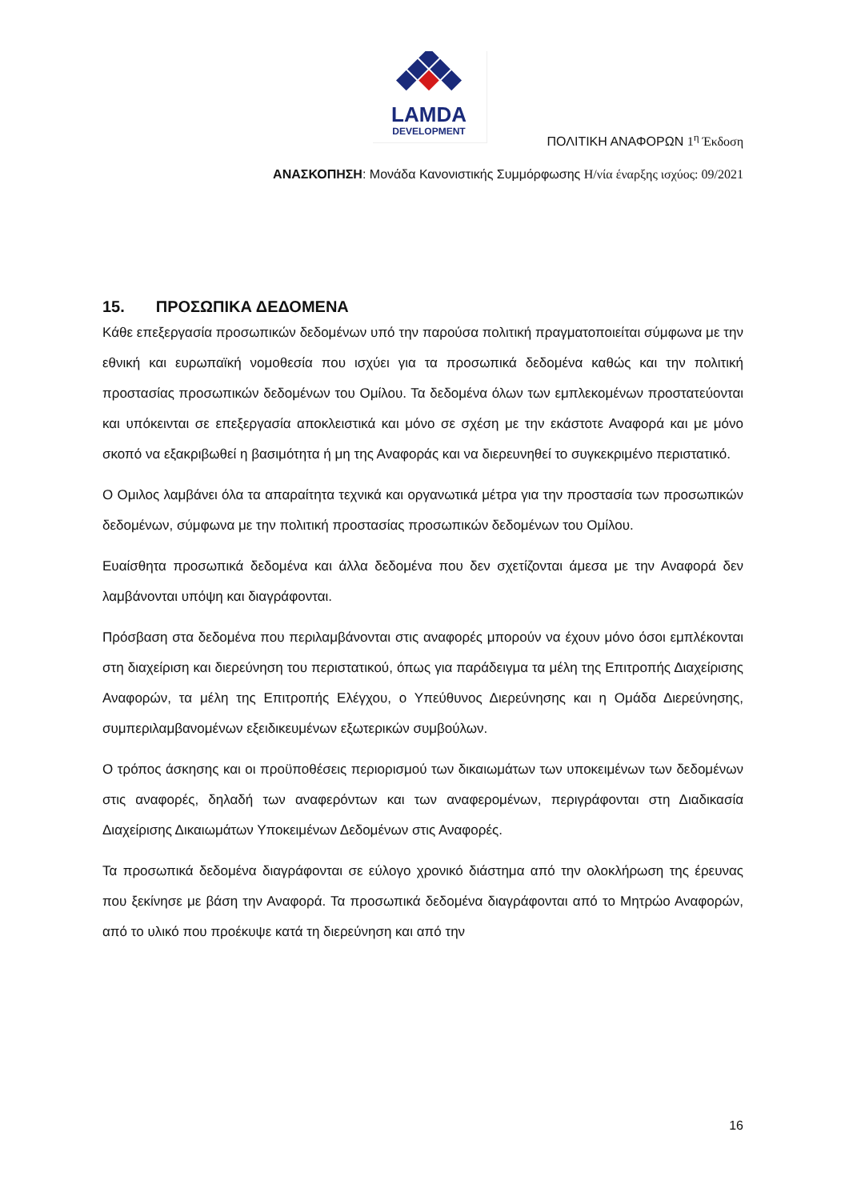LAMDA
DEVELOPMENT
ΠΟΛΙΤΙΚΗ ΑΝΑΦΟΡΩΝ 1<sup>η</sup> Έκδοση
ΑΝΑΣΚΟΠΗΣΗ: Μονάδα Κανονιστικής Συμμόρφωσης Η/νία έναρξης ισχύος: 09/2021
15. ΠΡΟΣΩΠΙΚΑ ΔΕΔΟΜΕΝΑ
Κάθε επεξεργασία προσωπικών δεδομένων υπό την παρούσα πολιτική πραγματοποιείται σύμφωνα με την εθνική και ευρωπαϊκή νομοθεσία που ισχύει για τα προσωπικά δεδομένα καθώς και την πολιτική προστασίας προσωπικών δεδομένων του Ομίλου. Τα δεδομένα όλων των εμπλεκομένων προστατεύονται και υπόκεινται σε επεξεργασία αποκλειστικά και μόνο σε σχέση με την εκάστοτε Αναφορά και με μόνο σκοπό να εξακριβωθεί η βασιμότητα ή μη της Αναφοράς και να διερευνηθεί το συγκεκριμένο περιστατικό.
Ο Ομιλος λαμβάνει όλα τα απαραίτητα τεχνικά και οργανωτικά μέτρα για την προστασία των προσωπικών δεδομένων, σύμφωνα με την πολιτική προστασίας προσωπικών δεδομένων του Ομίλου.
Ευαίσθητα προσωπικά δεδομένα και άλλα δεδομένα που δεν σχετίζονται άμεσα με την Αναφορά δεν λαμβάνονται υπόψη και διαγράφονται.
Πρόσβαση στα δεδομένα που περιλαμβάνονται στις αναφορές μπορούν να έχουν μόνο όσοι εμπλέκονται στη διαχείριση και διερεύνηση του περιστατικού, όπως για παράδειγμα τα μέλη της Επιτροπής Διαχείρισης Αναφορών, τα μέλη της Επιτροπής Ελέγχου, ο Υπεύθυνος Διερεύνησης και η Ομάδα Διερεύνησης, συμπεριλαμβανομένων εξειδικευμένων εξωτερικών συμβούλων.
Ο τρόπος άσκησης και οι προϋποθέσεις περιορισμού των δικαιωμάτων των υποκειμένων των δεδομένων στις αναφορές, δηλαδή των αναφερόντων και των αναφερομένων, περιγράφονται στη Διαδικασία Διαχείρισης Δικαιωμάτων Υποκειμένων Δεδομένων στις Αναφορές.
Τα προσωπικά δεδομένα διαγράφονται σε εύλογο χρονικό διάστημα από την ολοκλήρωση της έρευνας που ξεκίνησε με βάση την Αναφορά. Τα προσωπικά δεδομένα διαγράφονται από το Μητρώο Αναφορών, από το υλικό που προέκυψε κατά τη διερεύνηση και από την
16